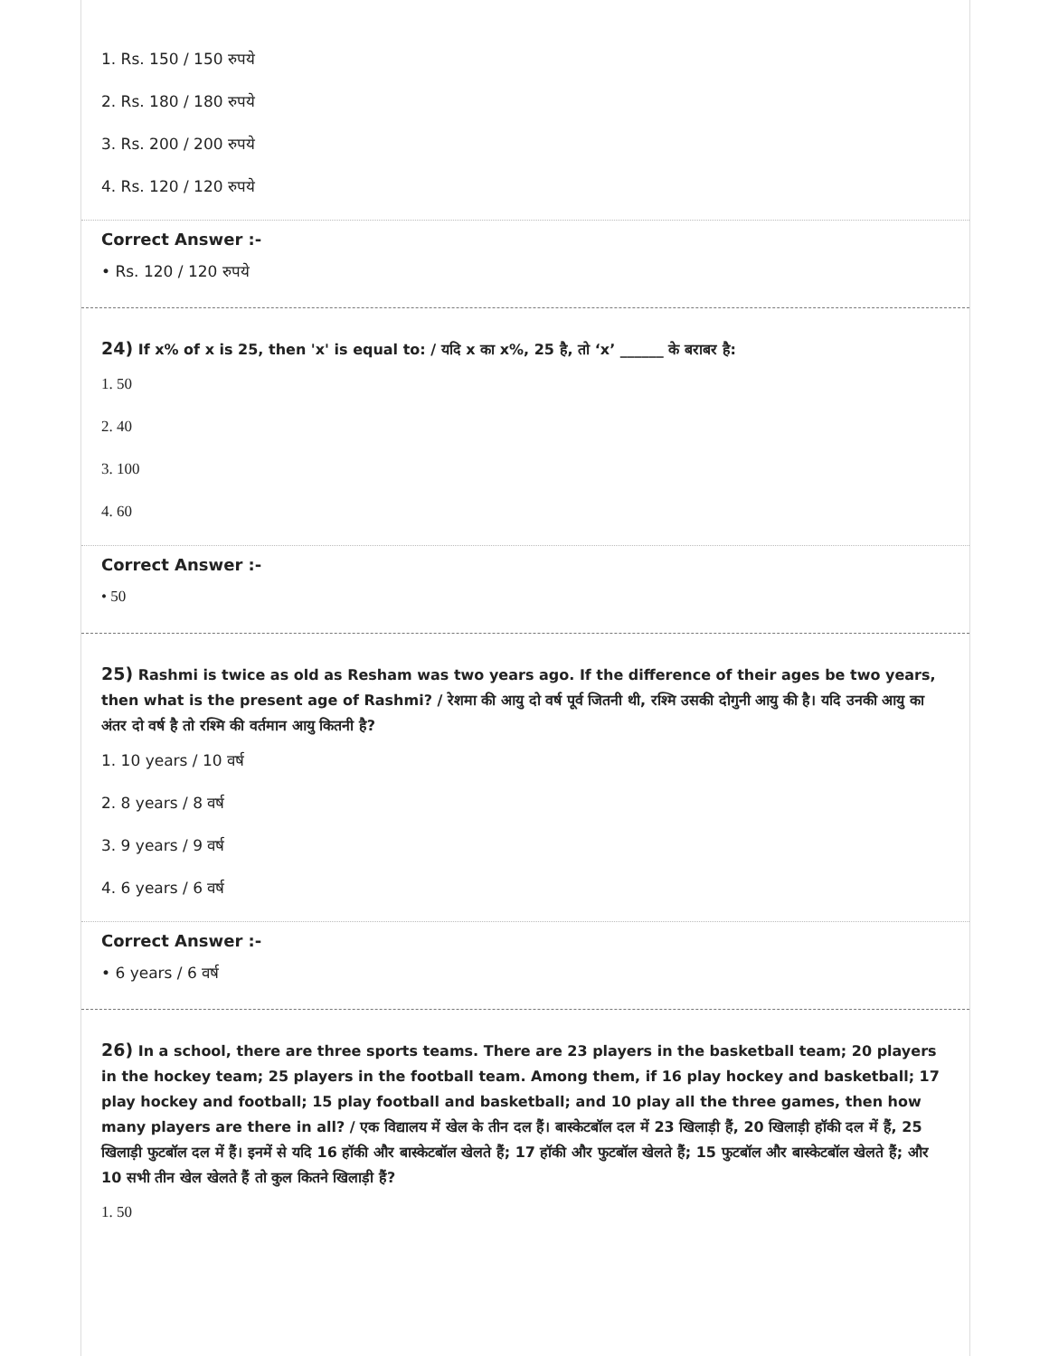1. Rs. 150 / 150 रुपये
2. Rs. 180 / 180 रुपये
3. Rs. 200 / 200 रुपये
4. Rs. 120 / 120 रुपये
Correct Answer :-
• Rs. 120 / 120 रुपये
24) If x% of x is 25, then 'x' is equal to: / यदि x का x%, 25 है, तो ‘x’ ______ के बराबर है:
1. 50
2. 40
3. 100
4. 60
Correct Answer :-
• 50
25) Rashmi is twice as old as Resham was two years ago. If the difference of their ages be two years, then what is the present age of Rashmi? / रेशमा की आयु दो वर्ष पूर्व जितनी थी, रश्मि उसकी दोगुनी आयु की है। यदि उनकी आयु का अंतर दो वर्ष है तो रश्मि की वर्तमान आयु कितनी है?
1. 10 years / 10 वर्ष
2. 8 years / 8 वर्ष
3. 9 years / 9 वर्ष
4. 6 years / 6 वर्ष
Correct Answer :-
• 6 years / 6 वर्ष
26) In a school, there are three sports teams. There are 23 players in the basketball team; 20 players in the hockey team; 25 players in the football team. Among them, if 16 play hockey and basketball; 17 play hockey and football; 15 play football and basketball; and 10 play all the three games, then how many players are there in all? / एक विद्यालय में खेल के तीन दल हैं। बास्केटबॉल दल में 23 खिलाड़ी हैं, 20 खिलाड़ी हॉकी दल में हैं, 25 खिलाड़ी फुटबॉल दल में हैं। इनमें से यदि 16 हॉकी और बास्केटबॉल खेलते हैं; 17 हॉकी और फुटबॉल खेलते हैं; 15 फुटबॉल और बास्केटबॉल खेलते हैं; और 10 सभी तीन खेल खेलते हैं तो कुल कितने खिलाड़ी हैं?
1. 50